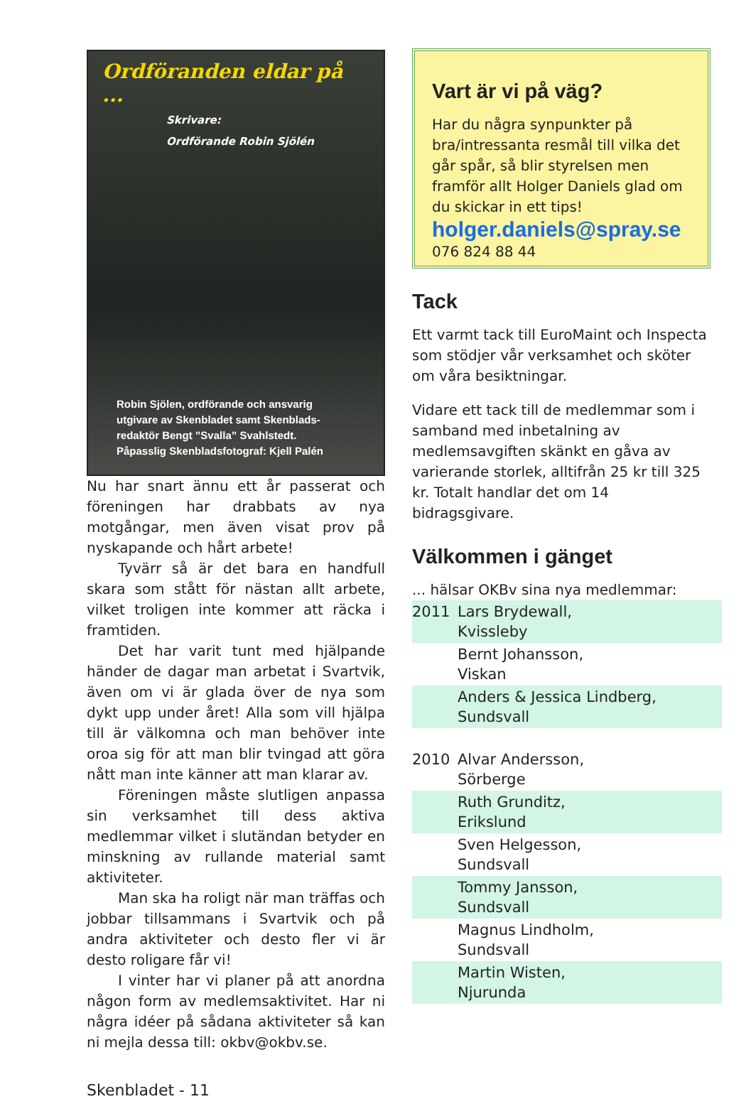Ordföranden eldar på ...
Skrivare:
Ordförande Robin Sjölén
Robin Sjölen, ordförande och ansvarig
utgivare av Skenbladet samt Skenblads-
redaktör Bengt ”Svalla” Svahlstedt.
Påpasslig Skenbladsfotograf: Kjell Palén
Nu har snart ännu ett år passerat och föreningen har drabbats av nya motgångar, men även visat prov på nyskapande och hårt arbete!
Tyvärr så är det bara en handfull skara som stått för nästan allt arbete, vilket troligen inte kommer att räcka i framtiden.
Det har varit tunt med hjälpande händer de dagar man arbetat i Svartvik, även om vi är glada över de nya som dykt upp under året! Alla som vill hjälpa till är välkomna och man behöver inte oroa sig för att man blir tvingad att göra nått man inte känner att man klarar av.
Föreningen måste slutligen anpassa sin verksamhet till dess aktiva medlemmar vilket i slutändan betyder en minskning av rullande material samt aktiviteter.
Man ska ha roligt när man träffas och jobbar tillsammans i Svartvik och på andra aktiviteter och desto fler vi är desto roligare får vi!
I vinter har vi planer på att anordna någon form av medlemsaktivitet. Har ni några idéer på sådana aktiviteter så kan ni mejla dessa till: okbv@okbv.se.
Vart är vi på väg?
Har du några synpunkter på bra/intressanta resmål till vilka det går spår, så blir styrelsen men framför allt Holger Daniels glad om du skickar in ett tips!
holger.daniels@spray.se
076 824 88 44
Tack
Ett varmt tack till EuroMaint och Inspecta som stödjer vår verksamhet och sköter om våra besiktningar.
Vidare ett tack till de medlemmar som i samband med inbetalning av medlemsavgiften skänkt en gåva av varierande storlek, alltifrån 25 kr till 325 kr. Totalt handlar det om 14 bidragsgivare.
Välkommen i gänget
... hälsar OKBv sina nya medlemmar:
| 2011 | Lars Brydewall, Kvissleby |
| | Bernt Johansson, Viskan |
| | Anders & Jessica Lindberg, Sundsvall |
| 2010 | Alvar Andersson, Sörberge |
| | Ruth Grunditz, Erikslund |
| | Sven Helgesson, Sundsvall |
| | Tommy Jansson, Sundsvall |
| | Magnus Lindholm, Sundsvall |
| | Martin Wisten, Njurunda |
Skenbladet - 11